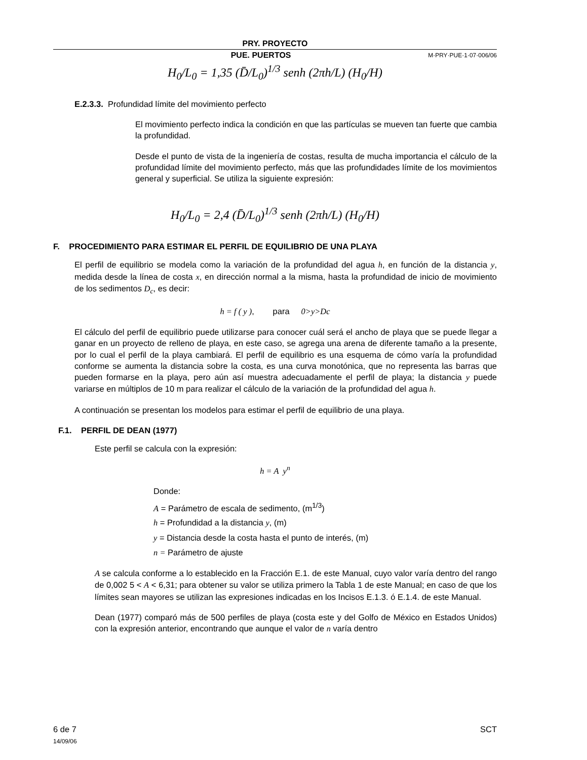PRY. PROYECTO
PUE. PUERTOS M·PRY·PUE·1·07·006/06
H<sub>0</sub>/L<sub>0</sub> = 1,35 (D̄/L<sub>0</sub>)<sup>1/3</sup> senh (2πh/L) (H<sub>0</sub>/H)
E.2.3.3. Profundidad límite del movimiento perfecto
El movimiento perfecto indica la condición en que las partículas se mueven tan fuerte que cambia la profundidad.
Desde el punto de vista de la ingeniería de costas, resulta de mucha importancia el cálculo de la profundidad límite del movimiento perfecto, más que las profundidades límite de los movimientos general y superficial. Se utiliza la siguiente expresión:
H<sub>0</sub>/L<sub>0</sub> = 2,4 (D̄/L<sub>0</sub>)<sup>1/3</sup> senh (2πh/L) (H<sub>0</sub>/H)
F. PROCEDIMIENTO PARA ESTIMAR EL PERFIL DE EQUILIBRIO DE UNA PLAYA
El perfil de equilibrio se modela como la variación de la profundidad del agua h, en función de la distancia y, medida desde la línea de costa x, en dirección normal a la misma, hasta la profundidad de inicio de movimiento de los sedimentos D<sub>c</sub>, es decir:
h = f ( y ), para 0>y>Dc
El cálculo del perfil de equilibrio puede utilizarse para conocer cuál será el ancho de playa que se puede llegar a ganar en un proyecto de relleno de playa, en este caso, se agrega una arena de diferente tamaño a la presente, por lo cual el perfil de la playa cambiará. El perfil de equilibrio es una esquema de cómo varía la profundidad conforme se aumenta la distancia sobre la costa, es una curva monotónica, que no representa las barras que pueden formarse en la playa, pero aún así muestra adecuadamente el perfil de playa; la distancia y puede variarse en múltiplos de 10 m para realizar el cálculo de la variación de la profundidad del agua h.
A continuación se presentan los modelos para estimar el perfil de equilibrio de una playa.
F.1. PERFIL DE DEAN (1977)
Este perfil se calcula con la expresión:
h = A y<sup>n</sup>
Donde:
A = Parámetro de escala de sedimento, (m<sup>1/3</sup>)
h = Profundidad a la distancia y, (m)
y = Distancia desde la costa hasta el punto de interés, (m)
n = Parámetro de ajuste
A se calcula conforme a lo establecido en la Fracción E.1. de este Manual, cuyo valor varía dentro del rango de 0,002 5 < A < 6,31; para obtener su valor se utiliza primero la Tabla 1 de este Manual; en caso de que los límites sean mayores se utilizan las expresiones indicadas en los Incisos E.1.3. ó E.1.4. de este Manual.
Dean (1977) comparó más de 500 perfiles de playa (costa este y del Golfo de México en Estados Unidos) con la expresión anterior, encontrando que aunque el valor de n varía dentro
6 de 7
14/09/06
SCT